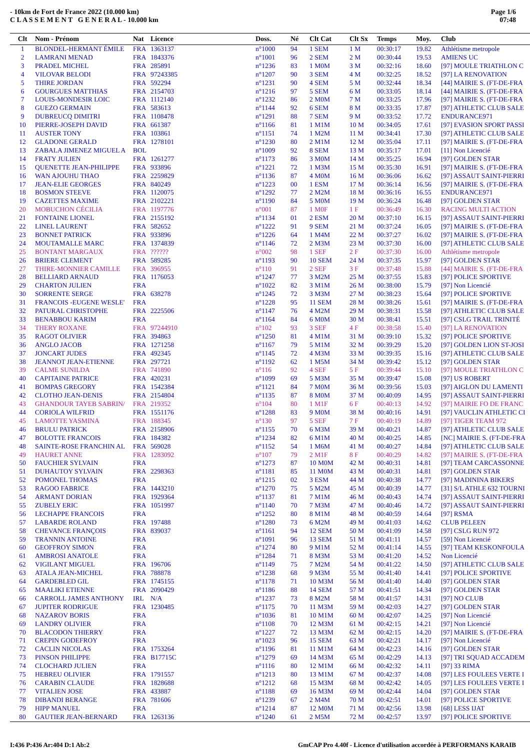- 10km de Fort de France 2022 (10.000 km)
C L A S S E M E N T G E N E R A L - 10.000 km
Page 1/6
07:48
| Clt | Nom - Prénom | Nat | Licence | Doss. | Né | Clt Cat | Clt Sx | Temps | Moy. | Club |
| --- | --- | --- | --- | --- | --- | --- | --- | --- | --- | --- |
| 1 | BLONDEL-HERMANT ÉMILE | FRA | 1363137 | n°1000 | 94 | 1 SEM | 1 M | 00:30:17 | 19.82 | Athlétisme metropole |
| 2 | LAMRANI MENAD | FRA | 1843376 | n°1001 | 96 | 2 SEM | 2 M | 00:30:44 | 19.53 | AMIENS UC |
| 3 | PRADEL MICHEL | FRA | 285891 | n°1236 | 83 | 1 M0M | 3 M | 00:32:16 | 18.60 | [97] MOULE TRIATHLON C |
| 4 | VILOVAR BELODI | FRA | 97243385 | n°1207 | 90 | 3 SEM | 4 M | 00:32:25 | 18.52 | [97] LA RENOVATION |
| 5 | THIRE JORDAN | FRA | 592294 | n°1231 | 90 | 4 SEM | 5 M | 00:32:44 | 18.34 | [44] MAIRIE S. (FT-DE-FRA |
| 6 | GOURGUES MATTHIAS | FRA | 2154703 | n°1216 | 97 | 5 SEM | 6 M | 00:33:05 | 18.14 | [44] MAIRIE S. (FT-DE-FRA |
| 7 | LOUIS-MONDESIR LOIC | FRA | 1112140 | n°1232 | 86 | 2 M0M | 7 M | 00:33:25 | 17.96 | [97] MAIRIE S. (FT-DE-FRA |
| 8 | GUEZO GERMAIN | FRA | 583613 | n°1144 | 92 | 6 SEM | 8 M | 00:33:35 | 17.87 | [97] ATHLETIC CLUB SALE |
| 9 | DUBREUCQ DIMITRI | FRA | 1108478 | n°1291 | 88 | 7 SEM | 9 M | 00:33:52 | 17.72 | ENDURANCE971 |
| 10 | PIERRE-JOSEPH DAVID | FRA | 661387 | n°1166 | 81 | 1 M1M | 10 M | 00:34:05 | 17.61 | [97] EVASION SPORT PASSI |
| 11 | AUSTER TONY | FRA | 103861 | n°1151 | 74 | 1 M2M | 11 M | 00:34:41 | 17.30 | [97] ATHLETIC CLUB SALE |
| 12 | GLADONE GERALD | FRA | 1278101 | n°1230 | 80 | 2 M1M | 12 M | 00:35:04 | 17.11 | [97] MAIRIE S. (FT-DE-FRA |
| 13 | ZABALA JIMENEZ MIGUEL A | BOL | | n°1009 | 92 | 8 SEM | 13 M | 00:35:17 | 17.01 | [11] Non Licencié |
| 14 | FRATY JULIEN | FRA | 1261277 | n°1173 | 86 | 3 M0M | 14 M | 00:35:25 | 16.94 | [97] GOLDEN STAR |
| 15 | QUENETTE JEAN-PHILIPPE | FRA | 933896 | n°1221 | 72 | 1 M3M | 15 M | 00:35:30 | 16.91 | [97] MAIRIE S. (FT-DE-FRA |
| 16 | WAN AJOUHU THAO | FRA | 2259829 | n°1136 | 87 | 4 M0M | 16 M | 00:36:06 | 16.62 | [97] ASSAUT SAINT-PIERRI |
| 17 | JEAN-ELIE GEORGES | FRA | 840249 | n°1223 | 00 | 1 ESM | 17 M | 00:36:14 | 16.56 | [97] MAIRIE S. (FT-DE-FRA |
| 18 | BOSMON STEEVE | FRA | 1120075 | n°1292 | 77 | 2 M2M | 18 M | 00:36:16 | 16.55 | ENDURANCE971 |
| 19 | CAZETTES MAXIME | FRA | 2102221 | n°1190 | 84 | 5 M0M | 19 M | 00:36:24 | 16.48 | [97] GOLDEN STAR |
| 20 | MOBUCHON CÉCILIA | FRA | 1197776 | n°001 | 87 | 1 M0F | 1 F | 00:36:49 | 16.30 | RACING MULTI ACTION |
| 21 | FONTAINE LIONEL | FRA | 2155192 | n°1134 | 01 | 2 ESM | 20 M | 00:37:10 | 16.15 | [97] ASSAUT SAINT-PIERRI |
| 22 | LINEL LAURENT | FRA | 582652 | n°1222 | 91 | 9 SEM | 21 M | 00:37:24 | 16.05 | [97] MAIRIE S. (FT-DE-FRA |
| 23 | BONNET PATRICK | FRA | 933896 | n°1226 | 64 | 1 M4M | 22 M | 00:37:27 | 16.02 | [97] MAIRIE S. (FT-DE-FRA |
| 24 | MOUTAMALLE MARC | FRA | 1374839 | n°1146 | 72 | 2 M3M | 23 M | 00:37:30 | 16.00 | [97] ATHLETIC CLUB SALE |
| 25 | BONTANT MARGAUX | FRA | ?????? | n°002 | 98 | 1 SEF | 2 F | 00:37:30 | 16.00 | Athlétisme metropole |
| 26 | BRIERE CLEMENT | FRA | 589285 | n°1193 | 90 | 10 SEM | 24 M | 00:37:35 | 15.97 | [97] GOLDEN STAR |
| 27 | THIRE-MONNIER CAMILLE | FRA | 396955 | n°110 | 91 | 2 SEF | 3 F | 00:37:48 | 15.88 | [44] MAIRIE S. (FT-DE-FRA |
| 28 | BELLIARD ARNAUD | FRA | 1176053 | n°1247 | 77 | 3 M2M | 25 M | 00:37:55 | 15.83 | [97] POLICE SPORTIVE |
| 29 | CHARTON JULIEN | FRA | | n°1022 | 82 | 3 M1M | 26 M | 00:38:00 | 15.79 | [97] Non Licencié |
| 30 | SORRENTE SERGE | FRA | 638278 | n°1245 | 72 | 3 M3M | 27 M | 00:38:23 | 15.64 | [97] POLICE SPORTIVE |
| 31 | FRANCOIS -EUGENE WESLE' | FRA | | n°1228 | 95 | 11 SEM | 28 M | 00:38:26 | 15.61 | [97] MAIRIE S. (FT-DE-FRA |
| 32 | PATURAL CHRISTOPHE | FRA | 2225506 | n°1147 | 76 | 4 M2M | 29 M | 00:38:31 | 15.58 | [97] ATHLETIC CLUB SALE |
| 33 | BENABBOU KARIM | FRA | | n°1164 | 84 | 6 M0M | 30 M | 00:38:41 | 15.51 | [97] CSLG TRAIL TRINITÉ |
| 34 | THERY ROXANE | FRA | 97244910 | n°102 | 93 | 3 SEF | 4 F | 00:38:58 | 15.40 | [97] LA RENOVATION |
| 35 | RAGOT OLIVIER | FRA | 394863 | n°1250 | 81 | 4 M1M | 31 M | 00:39:10 | 15.32 | [97] POLICE SPORTIVE |
| 36 | ANGLO JACOB | FRA | 1271258 | n°1167 | 79 | 5 M1M | 32 M | 00:39:29 | 15.20 | [97] GOLDEN LION ST-JOSI |
| 37 | JONCART JUDES | FRA | 492345 | n°1145 | 72 | 4 M3M | 33 M | 00:39:35 | 15.16 | [97] ATHLETIC CLUB SALE |
| 38 | JEANNOT JEAN-ETIENNE | FRA | 297721 | n°1192 | 62 | 1 M5M | 34 M | 00:39:42 | 15.12 | [97] GOLDEN STAR |
| 39 | CALME SUNILDA | FRA | 741890 | n°116 | 92 | 4 SEF | 5 F | 00:39:44 | 15.10 | [97] MOULE TRIATHLON C |
| 40 | CAPITAINE PATRICE | FRA | 420231 | n°1099 | 69 | 5 M3M | 35 M | 00:39:47 | 15.08 | [97] US ROBERT |
| 41 | BOMPAS GREGORY | FRA | 1542384 | n°1121 | 84 | 7 M0M | 36 M | 00:39:56 | 15.03 | [97] AIGLON DU LAMENTI |
| 42 | CLOTHO JEAN-DENIS | FRA | 2154804 | n°1135 | 87 | 8 M0M | 37 M | 00:40:09 | 14.95 | [97] ASSAUT SAINT-PIERRI |
| 43 | GHANDOUR TAYEB SABRIN/ | FRA | 219352 | n°104 | 80 | 1 M1F | 6 F | 00:40:13 | 14.92 | [97] MAIRIE FO DE FRANC |
| 44 | CORIOLA WILFRID | FRA | 1551176 | n°1288 | 83 | 9 M0M | 38 M | 00:40:16 | 14.91 | [97] VAUCLIN ATHLETIC CI |
| 45 | LAMOTTE YASMINA | FRA | 188345 | n°130 | 97 | 5 SEF | 7 F | 00:40:19 | 14.89 | [97] TIGER TEAM 972 |
| 46 | BRULU PATRICK | FRA | 2158906 | n°1155 | 70 | 6 M3M | 39 M | 00:40:21 | 14.87 | [97] ATHLETIC CLUB SALE |
| 47 | BOLOTTE FRANCOIS | FRA | 184382 | n°1234 | 82 | 6 M1M | 40 M | 00:40:25 | 14.85 | [NC] MAIRIE S. (FT-DE-FRA |
| 48 | SAINTE-ROSE FRANCHIN AL | FRA | 569028 | n°1152 | 54 | 1 M6M | 41 M | 00:40:27 | 14.84 | [97] ATHLETIC CLUB SALE |
| 49 | HAURET ANNE | FRA | 1283092 | n°107 | 79 | 2 M1F | 8 F | 00:40:29 | 14.82 | [97] MAIRIE S. (FT-DE-FRA |
| 50 | FAUCHIER SYLVAIN | FRA | | n°1273 | 87 | 10 M0M | 42 M | 00:40:31 | 14.81 | [97] TEAM CARCASSONNE |
| 51 | DUHAUTOY SYLVAIN | FRA | 2298363 | n°1181 | 85 | 11 M0M | 43 M | 00:40:31 | 14.81 | [97] GOLDEN STAR |
| 52 | POMONEL THOMAS | FRA | | n°1215 | 02 | 3 ESM | 44 M | 00:40:38 | 14.77 | [97] MADININA BIKERS |
| 53 | RAGOO FABRICE | FRA | 1443210 | n°1270 | 75 | 5 M2M | 45 M | 00:40:39 | 14.77 | [31] S/L ATHLE 632 TOURNI |
| 54 | ARMANT DORIAN | FRA | 1929364 | n°1137 | 81 | 7 M1M | 46 M | 00:40:43 | 14.74 | [97] ASSAUT SAINT-PIERRI |
| 55 | ZUBELY ERIC | FRA | 1051997 | n°1140 | 70 | 7 M3M | 47 M | 00:40:46 | 14.72 | [97] ASSAUT SAINT-PIERRI |
| 56 | LECHAPPE FRANCOIS | FRA | | n°1252 | 80 | 8 M1M | 48 M | 00:40:59 | 14.64 | [97] RSMA |
| 57 | LABARDE ROLAND | FRA | 197488 | n°1280 | 73 | 6 M2M | 49 M | 00:41:03 | 14.62 | CLUB PELEEN |
| 58 | CHEVANCE FRANÇOIS | FRA | 839037 | n°1161 | 94 | 12 SEM | 50 M | 00:41:09 | 14.58 | [97] CSLG RUN 972 |
| 59 | TRANNIN ANTOINE | FRA | | n°1091 | 96 | 13 SEM | 51 M | 00:41:11 | 14.57 | [59] Non Licencié |
| 60 | GEOFFROY SIMON | FRA | | n°1274 | 80 | 9 M1M | 52 M | 00:41:14 | 14.55 | [97] TEAM KESKONFOULA |
| 61 | AMBROSI ANATOLE | FRA | | n°1284 | 71 | 8 M3M | 53 M | 00:41:20 | 14.52 | Non Licencié |
| 62 | VIGILANT MIGUEL | FRA | 196706 | n°1149 | 75 | 7 M2M | 54 M | 00:41:22 | 14.50 | [97] ATHLETIC CLUB SALE |
| 63 | ATALA JEAN-MICHEL | FRA | 788878 | n°1238 | 68 | 9 M3M | 55 M | 00:41:40 | 14.41 | [97] POLICE SPORTIVE |
| 64 | GARDEBLED GIL | FRA | 1745155 | n°1178 | 71 | 10 M3M | 56 M | 00:41:40 | 14.40 | [97] GOLDEN STAR |
| 65 | MAALIKI ETIENNE | FRA | 2090429 | n°1186 | 88 | 14 SEM | 57 M | 00:41:51 | 14.34 | [97] GOLDEN STAR |
| 66 | CARROLL JAMES ANTHONY | IRL | N/A | n°1237 | 73 | 8 M2M | 58 M | 00:41:57 | 14.31 | [97] NO CLUB |
| 67 | JUPITER RODRIGUE | FRA | 1230485 | n°1175 | 70 | 11 M3M | 59 M | 00:42:03 | 14.27 | [97] GOLDEN STAR |
| 68 | NAZAROV BORIS | FRA | | n°1036 | 81 | 10 M1M | 60 M | 00:42:07 | 14.25 | [97] Non Licencié |
| 69 | LANDRY OLIVIER | FRA | | n°1108 | 70 | 12 M3M | 61 M | 00:42:15 | 14.21 | [97] Non Licencié |
| 70 | BLACODON THIERRY | FRA | | n°1227 | 72 | 13 M3M | 62 M | 00:42:15 | 14.20 | [97] MAIRIE S. (FT-DE-FRA |
| 71 | CREPIN GODEFROY | FRA | | n°1023 | 96 | 15 SEM | 63 M | 00:42:21 | 14.17 | [97] Non Licencié |
| 72 | CACLIN NICOLAS | FRA | 1753264 | n°1196 | 81 | 11 M1M | 64 M | 00:42:23 | 14.16 | [97] GOLDEN STAR |
| 73 | PINSON PHILIPPE | FRA | B17715C | n°1279 | 69 | 14 M3M | 65 M | 00:42:29 | 14.13 | [97] TRI SQUAD ACCADEM |
| 74 | CLOCHARD JULIEN | FRA | | n°1116 | 80 | 12 M1M | 66 M | 00:42:32 | 14.11 | [97] 33 RIMA |
| 75 | HEBREU OLIVIER | FRA | 1791557 | n°1213 | 80 | 13 M1M | 67 M | 00:42:37 | 14.08 | [97] LES FOULEES VERTE I |
| 76 | CARABIN CLAUDE | FRA | 1828688 | n°1212 | 68 | 15 M3M | 68 M | 00:42:42 | 14.05 | [97] LES FOULEES VERTE I |
| 77 | VITALIEN JOSE | FRA | 433887 | n°1188 | 69 | 16 M3M | 69 M | 00:42:44 | 14.04 | [97] GOLDEN STAR |
| 78 | DIBANDI BERANGE | FRA | 781606 | n°1239 | 67 | 2 M4M | 70 M | 00:42:51 | 14.01 | [97] POLICE SPORTIVE |
| 79 | HIPP MANUEL | FRA | | n°1214 | 87 | 12 M0M | 71 M | 00:42:56 | 13.98 | [68] LESS IJAT |
| 80 | GAUTIER JEAN-BERNARD | FRA | 1263136 | n°1240 | 61 | 2 M5M | 72 M | 00:42:57 | 13.97 | [97] POLICE SPORTIVE |
I:436 P:436 Ar:404 D:1 Ab:2 GmCAP Pro 4.40f - Licence d'utilisation accordée à PERFORMANS KARAIB